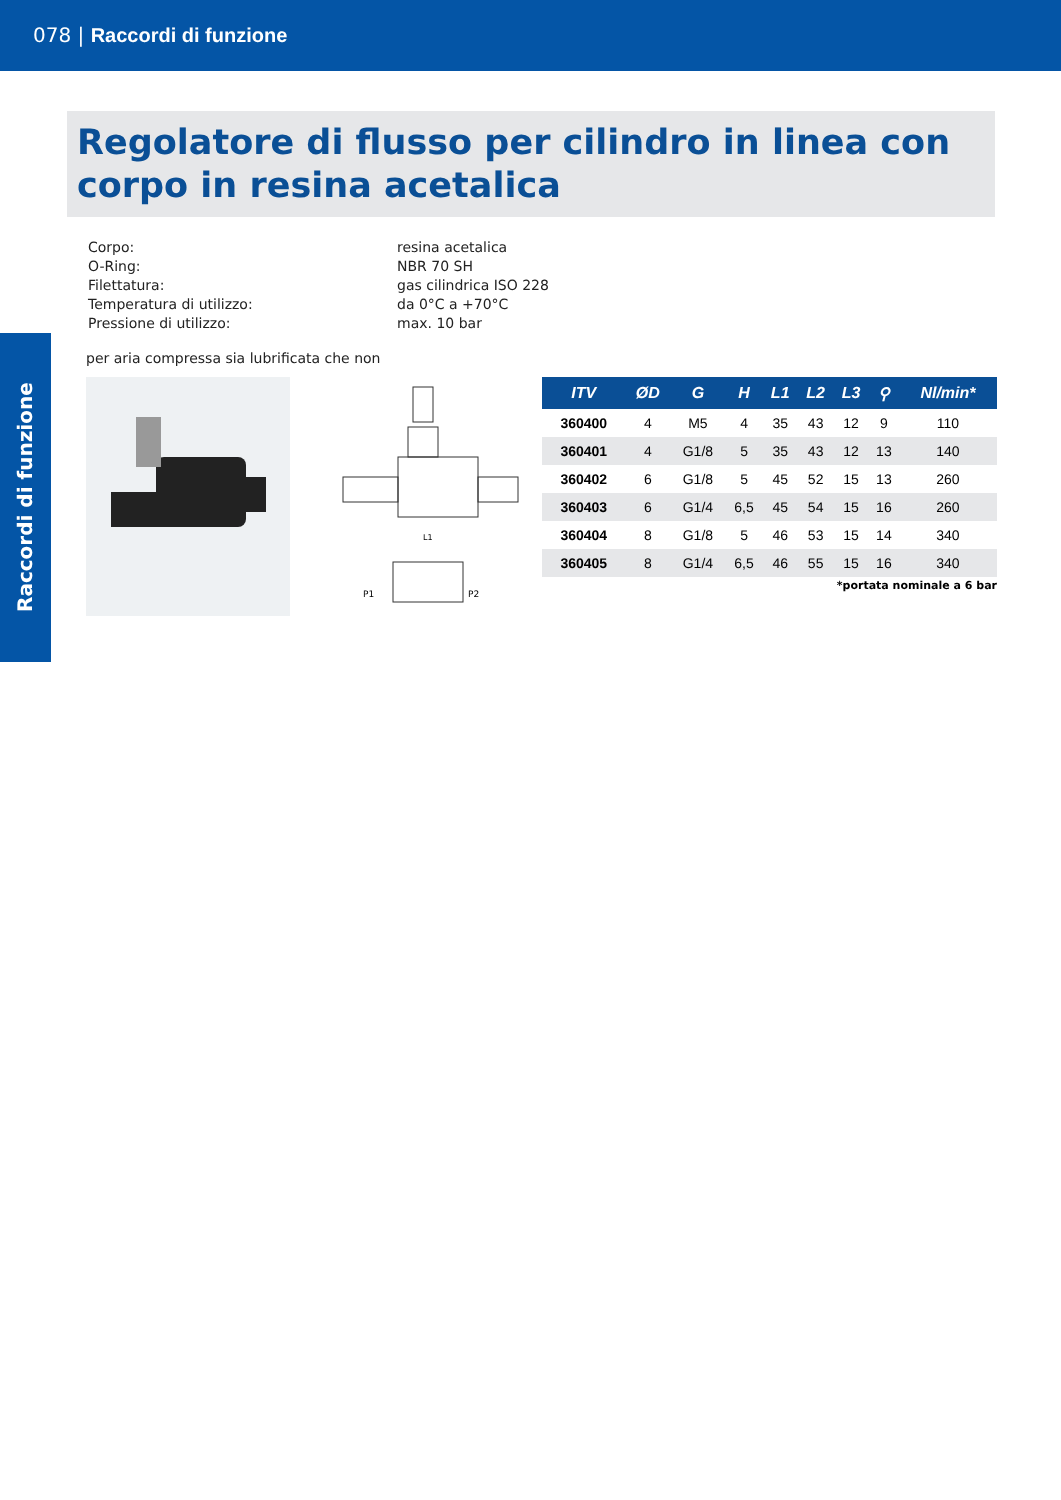078 | Raccordi di funzione
Raccordi di funzione
Regolatore di flusso per cilindro in linea con corpo in resina acetalica
| Corpo: | resina acetalica |
| O-Ring: | NBR 70 SH |
| Filettatura: | gas cilindrica ISO 228 |
| Temperatura di utilizzo: | da 0°C a +70°C |
| Pressione di utilizzo: | max. 10 bar |
per aria compressa sia lubrificata che non
P1
P2
L1
| ITV | ØD | G | H | L1 | L2 | L3 | ⚲ | Nl/min* |
| --- | --- | --- | --- | --- | --- | --- | --- | --- |
| 360400 | 4 | M5 | 4 | 35 | 43 | 12 | 9 | 110 |
| 360401 | 4 | G1/8 | 5 | 35 | 43 | 12 | 13 | 140 |
| 360402 | 6 | G1/8 | 5 | 45 | 52 | 15 | 13 | 260 |
| 360403 | 6 | G1/4 | 6,5 | 45 | 54 | 15 | 16 | 260 |
| 360404 | 8 | G1/8 | 5 | 46 | 53 | 15 | 14 | 340 |
| 360405 | 8 | G1/4 | 6,5 | 46 | 55 | 15 | 16 | 340 |
*portata nominale a 6 bar